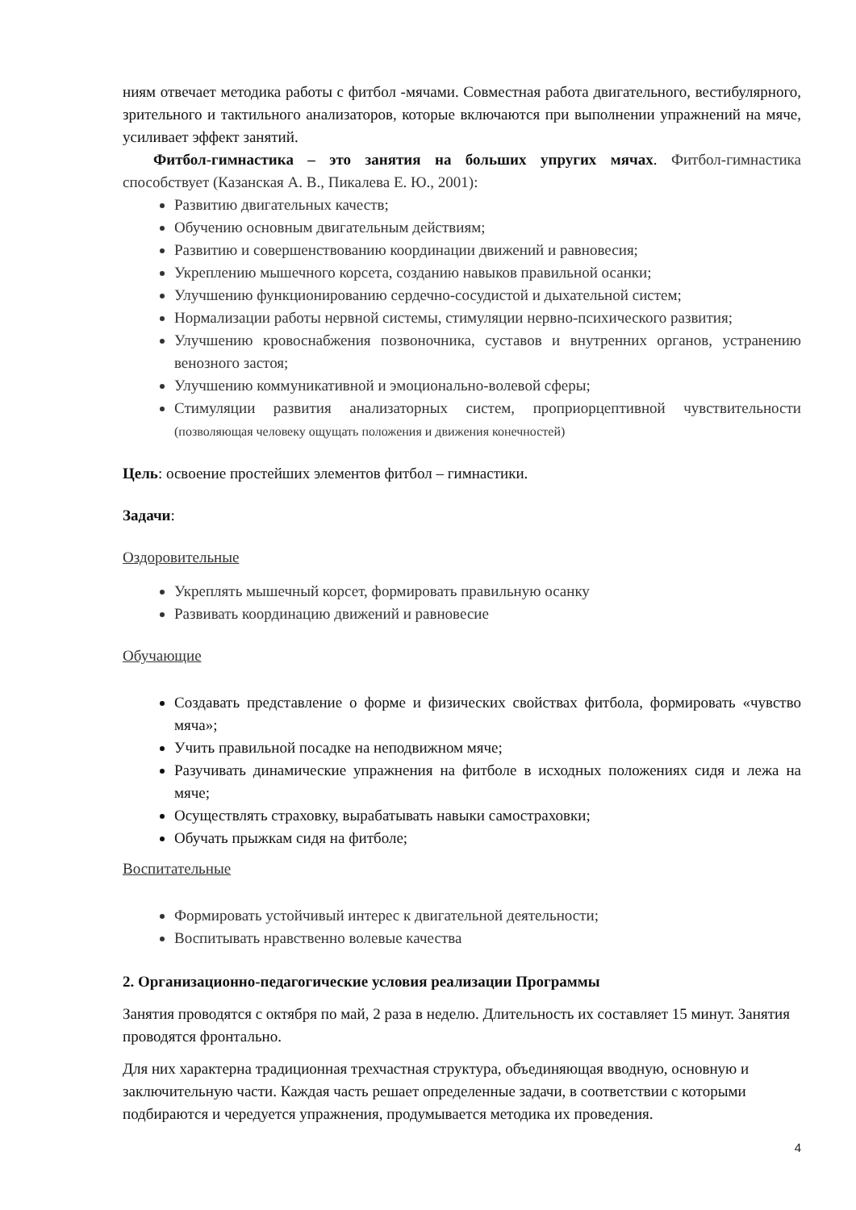ниям отвечает методика работы с фитбол -мячами. Совместная работа двигательного, вестибулярного, зрительного и тактильного анализаторов, которые включаются при выполнении упражнений на мяче, усиливает эффект занятий.
Фитбол-гимнастика – это занятия на больших упругих мячах. Фитбол-гимнастика способствует (Казанская А. В., Пикалева Е. Ю., 2001):
Развитию двигательных качеств;
Обучению основным двигательным действиям;
Развитию и совершенствованию координации движений и равновесия;
Укреплению мышечного корсета, созданию навыков правильной осанки;
Улучшению функционированию сердечно-сосудистой и дыхательной систем;
Нормализации работы нервной системы, стимуляции нервно-психического развития;
Улучшению кровоснабжения позвоночника, суставов и внутренних органов, устранению венозного застоя;
Улучшению коммуникативной и эмоционально-волевой сферы;
Стимуляции развития анализаторных систем, проприорцептивной чувствительности (позволяющая человеку ощущать положения и движения конечностей)
Цель: освоение простейших элементов фитбол – гимнастики.
Задачи:
Оздоровительные
Укреплять мышечный корсет, формировать правильную осанку
Развивать координацию движений и равновесие
Обучающие
Создавать представление о форме и физических свойствах фитбола, формировать «чувство мяча»;
Учить правильной посадке на неподвижном мяче;
Разучивать динамические упражнения на фитболе в исходных положениях сидя и лежа на мяче;
Осуществлять страховку, вырабатывать навыки самостраховки;
Обучать прыжкам сидя на фитболе;
Воспитательные
Формировать устойчивый интерес к двигательной деятельности;
Воспитывать нравственно волевые качества
2. Организационно-педагогические условия реализации Программы
Занятия проводятся с октября по май, 2 раза в неделю. Длительность их составляет 15 минут. Занятия проводятся фронтально.
Для них характерна традиционная трехчастная структура, объединяющая вводную, основную и заключительную части. Каждая часть решает определенные задачи, в соответствии с которыми подбираются и чередуется упражнения, продумывается методика их проведения.
4